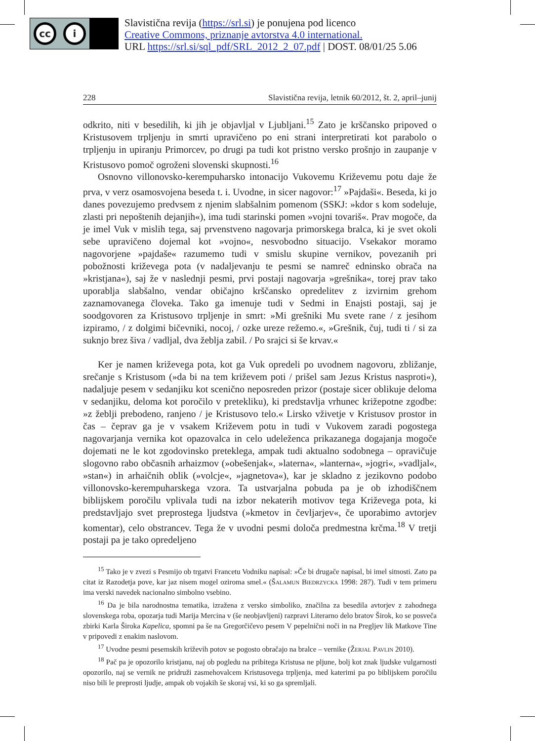cc i
Slavistična revija (https://srl.si) je ponujena pod licenco
Creative Commons, priznanje avtorstva 4.0 international.
URL https://srl.si/sql_pdf/SRL_2012_2_07.pdf | DOST. 08/01/25 5.06
228 Slavistična revija, letnik 60/2012, št. 2, april–junij
odkrito, niti v besedilih, ki jih je objavljal v Ljubljani.<sup>15</sup> Zato je krščansko pripoved o Kristusovem trpljenju in smrti upravičeno po eni strani interpretirati kot parabolo o trpljenju in upiranju Primorcev, po drugi pa tudi kot pristno versko prošnjo in zaupanje v Kristusovo pomoč ogroženi slovenski skupnosti.<sup>16</sup>
Osnovno villonovsko-kerempuharsko intonacijo Vukovemu Križevemu potu daje že prva, v verz osamosvojena beseda t. i. Uvodne, in sicer nagovor:<sup>17</sup> »Pajdaši«. Beseda, ki jo danes povezujemo predvsem z njenim slabšalnim pomenom (SSKJ: »kdor s kom sodeluje, zlasti pri nepoštenih dejanjih«), ima tudi starinski pomen »vojni tovariš«. Prav mogoče, da je imel Vuk v mislih tega, saj prvenstveno nagovarja primorskega bralca, ki je svet okoli sebe upravičeno dojemal kot »vojno«, nesvobodno situacijo. Vsekakor moramo nagovorjene »pajdaše« razumemo tudi v smislu skupine vernikov, povezanih pri pobožnosti križevega pota (v nadaljevanju te pesmi se namreč edninsko obrača na »kristjana«), saj že v naslednji pesmi, prvi postaji nagovarja »grešnika«, torej prav tako uporablja slabšalno, vendar običajno krščansko opredelitev z izvirnim grehom zaznamovanega človeka. Tako ga imenuje tudi v Sedmi in Enajsti postaji, saj je soodgovoren za Kristusovo trpljenje in smrt: »Mi grešniki Mu svete rane / z jesihom izpiramo, / z dolgimi bičevniki, nocoj, / ozke ureze režemo.«, »Grešnik, čuj, tudi ti / si za suknjo brez šiva / vadljal, dva žeblja zabil. / Po srajci si še krvav.«
Ker je namen križevega pota, kot ga Vuk opredeli po uvodnem nagovoru, zbližanje, srečanje s Kristusom (»da bi na tem križevem poti / prišel sam Jezus Kristus nasproti«), nadaljuje pesem v sedanjiku kot scenično neposreden prizor (postaje sicer oblikuje deloma v sedanjiku, deloma kot poročilo v pretekliku), ki predstavlja vrhunec križepotne zgodbe: »z žeblji prebodeno, ranjeno / je Kristusovo telo.« Lirsko vživetje v Kristusov prostor in čas – čeprav ga je v vsakem Križevem potu in tudi v Vukovem zaradi pogostega nagovarjanja vernika kot opazovalca in celo udeleženca prikazanega dogajanja mogoče dojemati ne le kot zgodovinsko preteklega, ampak tudi aktualno sodobnega – opravičuje slogovno rabo občasnih arhaizmov (»obešenjak«, »laterna«, »lanterna«, »jogri«, »vadljal«, »stan«) in arhaičnih oblik (»volcje«, »jagnetova«), kar je skladno z jezikovno podobo villonovsko-kerempuharskega vzora. Ta ustvarjalna pobuda pa je ob izhodiščnem biblijskem poročilu vplivala tudi na izbor nekaterih motivov tega Križevega pota, ki predstavljajo svet preprostega ljudstva (»kmetov in čevljarjev«, če uporabimo avtorjev komentar), celo obstrancev. Tega že v uvodni pesmi določa predmestna krčma.<sup>18</sup> V tretji postaji pa je tako opredeljeno
<sup>15</sup> Tako je v zvezi s Pesmijo ob trgatvi Francetu Vodniku napisal: »Če bi drugače napisal, bi imel sitnosti. Zato pa citat iz Razodetja pove, kar jaz nisem mogel oziroma smel.« (Šalamun Biedrzycka 1998: 287). Tudi v tem primeru ima verski navedek nacionalno simbolno vsebino.
<sup>16</sup> Da je bila narodnostna tematika, izražena z versko simboliko, značilna za besedila avtorjev z zahodnega slovenskega roba, opozarja tudi Marija Mercina v (še neobjavljeni) razpravi Literarno delo bratov Širok, ko se posveča zbirki Karla Široka Kapelica, spomni pa še na Gregorčičevo pesem V pepelnični noči in na Pregljev lik Matkove Tine v pripovedi z enakim naslovom.
<sup>17</sup> Uvodne pesmi pesemskih križevih potov se pogosto obračajo na bralce – vernike (Žerjal Pavlin 2010).
<sup>18</sup> Pač pa je opozorilo kristjanu, naj ob pogledu na pribitega Kristusa ne pljune, bolj kot znak ljudske vulgarnosti opozorilo, naj se vernik ne pridruži zasmehovalcem Kristusovega trpljenja, med katerimi pa po biblijskem poročilu niso bili le preprosti ljudje, ampak ob vojakih še skoraj vsi, ki so ga spremljali.